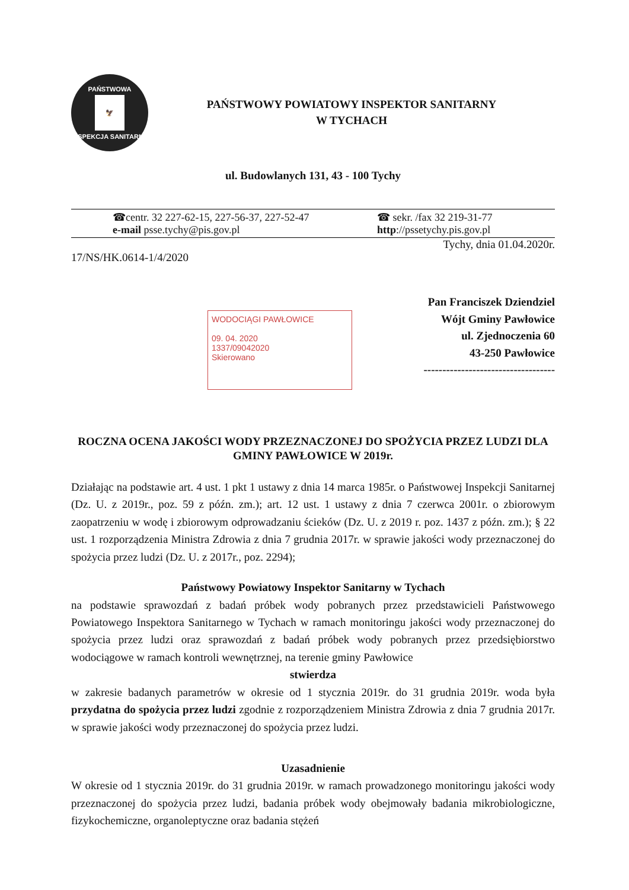PAŃSTWOWA
🦅
INSPEKCJA SANITARNA
PAŃSTWOWY POWIATOWY INSPEKTOR SANITARNY
W TYCHACH
ul. Budowlanych 131, 43 - 100 Tychy
☎centr. 32 227-62-15, 227-56-37, 227-52-47
e-mail psse.tychy@pis.gov.pl
☎ sekr. /fax 32 219-31-77
http://pssetychy.pis.gov.pl
Tychy, dnia 01.04.2020r.
17/NS/HK.0614-1/4/2020
Pan Franciszek Dziendziel
Wójt Gminy Pawłowice
ul. Zjednoczenia 60
43-250 Pawłowice
-----------------------------------
WODOCIĄGI PAWŁOWICE
09. 04. 2020
1337/09042020
Skierowano
ROCZNA OCENA JAKOŚCI WODY PRZEZNACZONEJ DO SPOŻYCIA PRZEZ LUDZI DLA GMINY PAWŁOWICE W 2019r.
Działając na podstawie art. 4 ust. 1 pkt 1 ustawy z dnia 14 marca 1985r. o Państwowej Inspekcji Sanitarnej (Dz. U. z 2019r., poz. 59 z późn. zm.); art. 12 ust. 1 ustawy z dnia 7 czerwca 2001r. o zbiorowym zaopatrzeniu w wodę i zbiorowym odprowadzaniu ścieków (Dz. U. z 2019 r. poz. 1437 z późn. zm.); § 22 ust. 1 rozporządzenia Ministra Zdrowia z dnia 7 grudnia 2017r. w sprawie jakości wody przeznaczonej do spożycia przez ludzi (Dz. U. z 2017r., poz. 2294);
Państwowy Powiatowy Inspektor Sanitarny w Tychach
na podstawie sprawozdań z badań próbek wody pobranych przez przedstawicieli Państwowego Powiatowego Inspektora Sanitarnego w Tychach w ramach monitoringu jakości wody przeznaczonej do spożycia przez ludzi oraz sprawozdań z badań próbek wody pobranych przez przedsiębiorstwo wodociągowe w ramach kontroli wewnętrznej, na terenie gminy Pawłowice
stwierdza
w zakresie badanych parametrów w okresie od 1 stycznia 2019r. do 31 grudnia 2019r. woda była przydatna do spożycia przez ludzi zgodnie z rozporządzeniem Ministra Zdrowia z dnia 7 grudnia 2017r. w sprawie jakości wody przeznaczonej do spożycia przez ludzi.
Uzasadnienie
W okresie od 1 stycznia 2019r. do 31 grudnia 2019r. w ramach prowadzonego monitoringu jakości wody przeznaczonej do spożycia przez ludzi, badania próbek wody obejmowały badania mikrobiologiczne, fizykochemiczne, organoleptyczne oraz badania stężeń